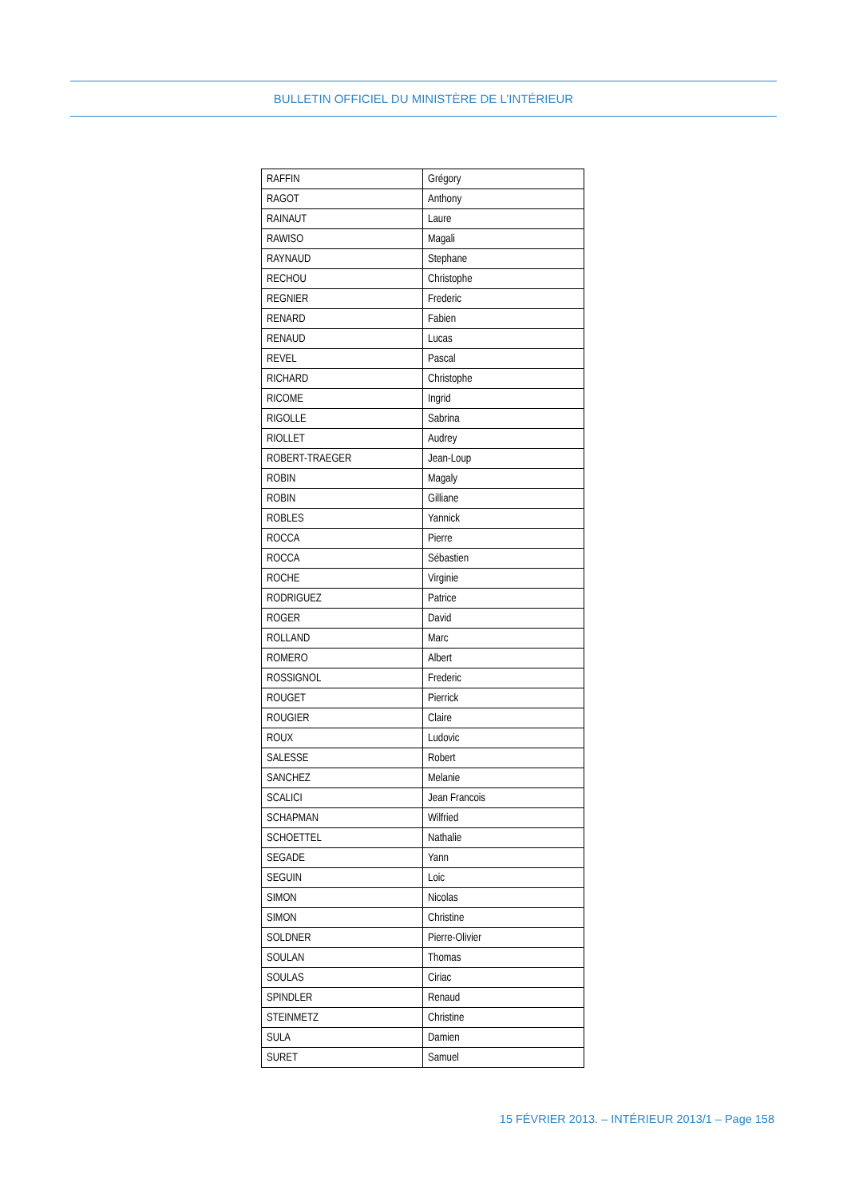BULLETIN OFFICIEL DU MINISTÈRE DE L’INTÉRIEUR
| RAFFIN | Grégory |
| RAGOT | Anthony |
| RAINAUT | Laure |
| RAWISO | Magali |
| RAYNAUD | Stephane |
| RECHOU | Christophe |
| REGNIER | Frederic |
| RENARD | Fabien |
| RENAUD | Lucas |
| REVEL | Pascal |
| RICHARD | Christophe |
| RICOME | Ingrid |
| RIGOLLE | Sabrina |
| RIOLLET | Audrey |
| ROBERT-TRAEGER | Jean-Loup |
| ROBIN | Magaly |
| ROBIN | Gilliane |
| ROBLES | Yannick |
| ROCCA | Pierre |
| ROCCA | Sébastien |
| ROCHE | Virginie |
| RODRIGUEZ | Patrice |
| ROGER | David |
| ROLLAND | Marc |
| ROMERO | Albert |
| ROSSIGNOL | Frederic |
| ROUGET | Pierrick |
| ROUGIER | Claire |
| ROUX | Ludovic |
| SALESSE | Robert |
| SANCHEZ | Melanie |
| SCALICI | Jean Francois |
| SCHAPMAN | Wilfried |
| SCHOETTEL | Nathalie |
| SEGADE | Yann |
| SEGUIN | Loic |
| SIMON | Nicolas |
| SIMON | Christine |
| SOLDNER | Pierre-Olivier |
| SOULAN | Thomas |
| SOULAS | Ciriac |
| SPINDLER | Renaud |
| STEINMETZ | Christine |
| SULA | Damien |
| SURET | Samuel |
15 FÉVRIER 2013. – INTÉRIEUR 2013/1 – Page 158